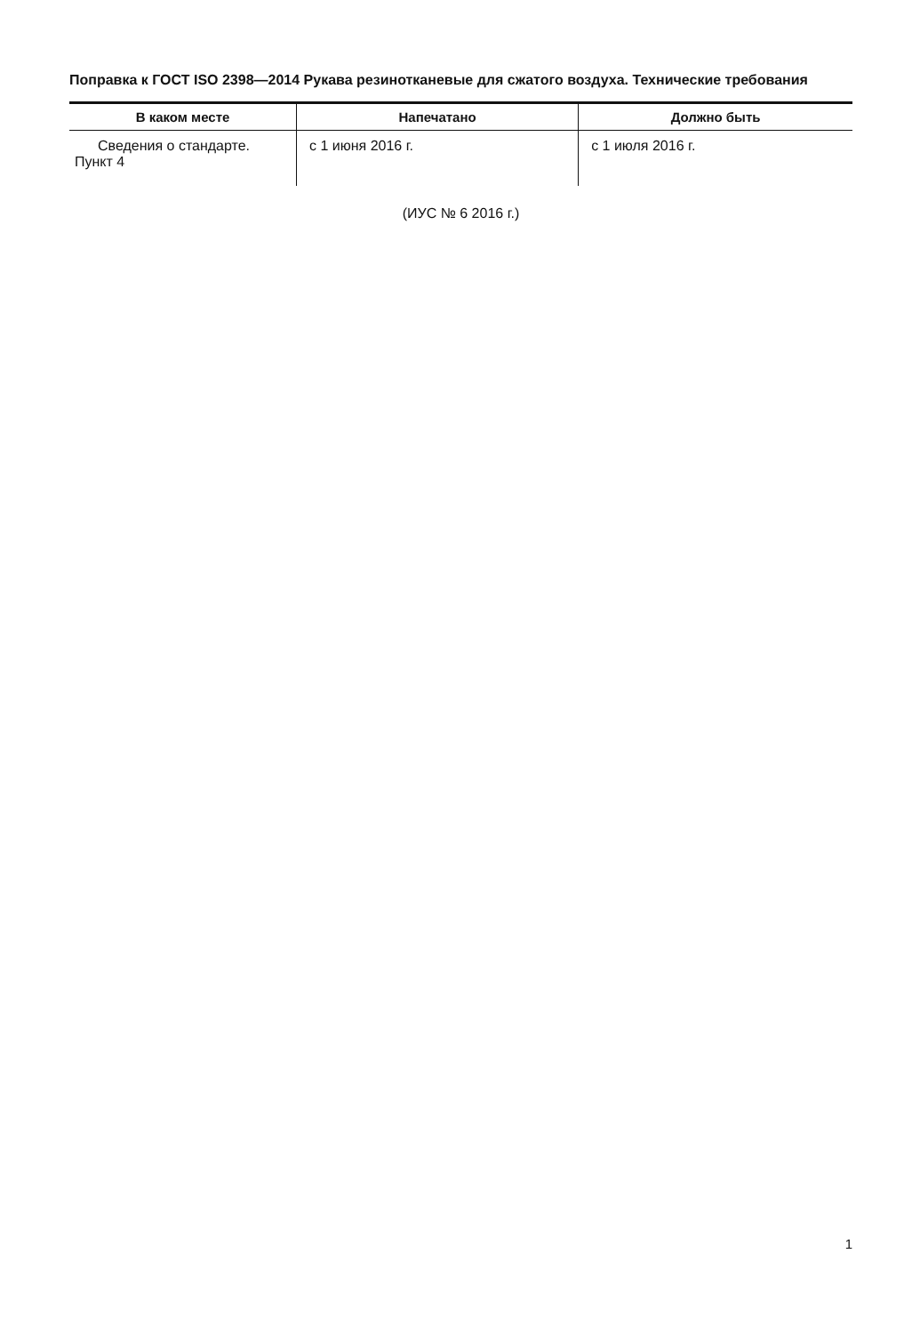Поправка к ГОСТ ISO 2398—2014 Рукава резинотканевые для сжатого воздуха. Технические требования
| В каком месте | Напечатано | Должно быть |
| --- | --- | --- |
| Сведения о стандарте. Пункт 4 | с 1 июня 2016 г. | с 1 июля 2016 г. |
(ИУС № 6 2016 г.)
1